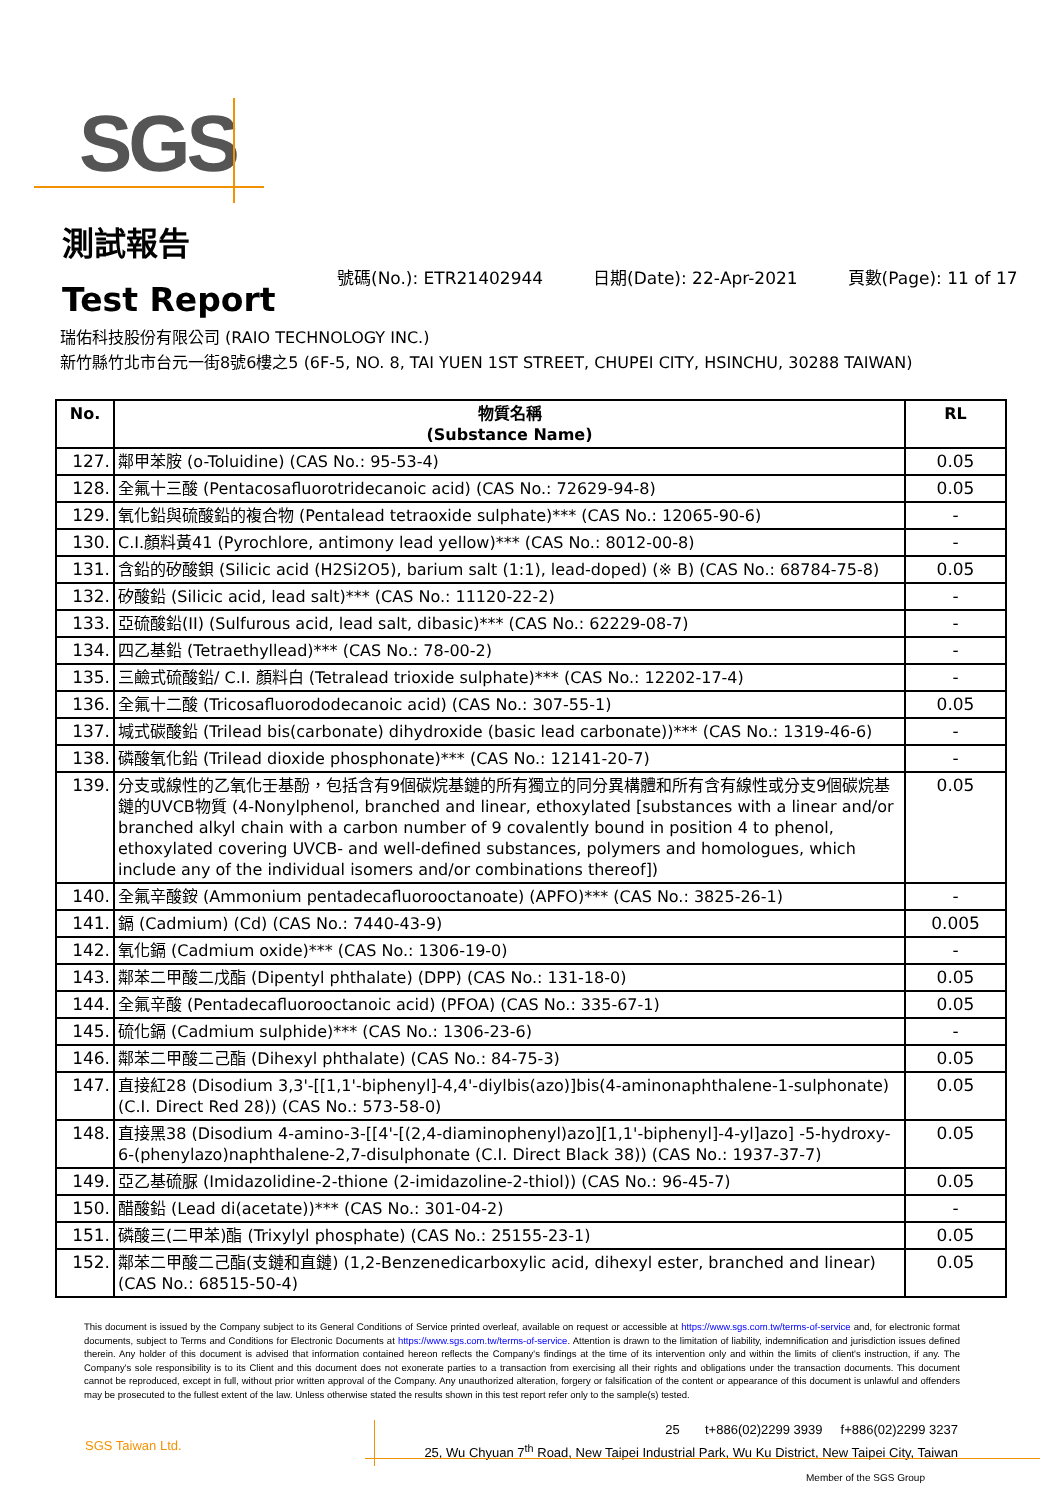SGS
測試報告
Test Report
號碼(No.): ETR21402944 日期(Date): 22-Apr-2021 頁數(Page): 11 of 17
瑞佑科技股份有限公司 (RAIO TECHNOLOGY INC.)
新竹縣竹北市台元一街8號6樓之5 (6F-5, NO. 8, TAI YUEN 1ST STREET, CHUPEI CITY, HSINCHU, 30288 TAIWAN)
| No. | 物質名稱 (Substance Name) | RL |
| --- | --- | --- |
| 127. | 鄰甲苯胺 (o-Toluidine) (CAS No.: 95-53-4) | 0.05 |
| 128. | 全氟十三酸 (Pentacosafluorotridecanoic acid) (CAS No.: 72629-94-8) | 0.05 |
| 129. | 氧化鉛與硫酸鉛的複合物 (Pentalead tetraoxide sulphate)*** (CAS No.: 12065-90-6) | - |
| 130. | C.I.顏料黃41 (Pyrochlore, antimony lead yellow)*** (CAS No.: 8012-00-8) | - |
| 131. | 含鉛的矽酸鋇 (Silicic acid (H2Si2O5), barium salt (1:1), lead-doped) (※ B) (CAS No.: 68784-75-8) | 0.05 |
| 132. | 矽酸鉛 (Silicic acid, lead salt)*** (CAS No.: 11120-22-2) | - |
| 133. | 亞硫酸鉛(II) (Sulfurous acid, lead salt, dibasic)*** (CAS No.: 62229-08-7) | - |
| 134. | 四乙基鉛 (Tetraethyllead)*** (CAS No.: 78-00-2) | - |
| 135. | 三鹼式硫酸鉛/ C.I. 顏料白 (Tetralead trioxide sulphate)*** (CAS No.: 12202-17-4) | - |
| 136. | 全氟十二酸 (Tricosafluorododecanoic acid) (CAS No.: 307-55-1) | 0.05 |
| 137. | 堿式碳酸鉛 (Trilead bis(carbonate) dihydroxide (basic lead carbonate))*** (CAS No.: 1319-46-6) | - |
| 138. | 磷酸氧化鉛 (Trilead dioxide phosphonate)*** (CAS No.: 12141-20-7) | - |
| 139. | 分支或線性的乙氧化壬基酚，包括含有9個碳烷基鏈的所有獨立的同分異構體和所有含有線性或分支9個碳烷基鏈的UVCB物質 (4-Nonylphenol, branched and linear, ethoxylated [substances with a linear and/or branched alkyl chain with a carbon number of 9 covalently bound in position 4 to phenol, ethoxylated covering UVCB- and well-defined substances, polymers and homologues, which include any of the individual isomers and/or combinations thereof]) | 0.05 |
| 140. | 全氟辛酸銨 (Ammonium pentadecafluorooctanoate) (APFO)*** (CAS No.: 3825-26-1) | - |
| 141. | 鎘 (Cadmium) (Cd) (CAS No.: 7440-43-9) | 0.005 |
| 142. | 氧化鎘 (Cadmium oxide)*** (CAS No.: 1306-19-0) | - |
| 143. | 鄰苯二甲酸二戊酯 (Dipentyl phthalate) (DPP) (CAS No.: 131-18-0) | 0.05 |
| 144. | 全氟辛酸 (Pentadecafluorooctanoic acid) (PFOA) (CAS No.: 335-67-1) | 0.05 |
| 145. | 硫化鎘 (Cadmium sulphide)*** (CAS No.: 1306-23-6) | - |
| 146. | 鄰苯二甲酸二己酯 (Dihexyl phthalate) (CAS No.: 84-75-3) | 0.05 |
| 147. | 直接紅28 (Disodium 3,3'-[[1,1'-biphenyl]-4,4'-diylbis(azo)]bis(4-aminonaphthalene-1-sulphonate) (C.I. Direct Red 28)) (CAS No.: 573-58-0) | 0.05 |
| 148. | 直接黑38 (Disodium 4-amino-3-[[4'-[(2,4-diaminophenyl)azo][1,1'-biphenyl]-4-yl]azo] -5-hydroxy-6-(phenylazo)naphthalene-2,7-disulphonate (C.I. Direct Black 38)) (CAS No.: 1937-37-7) | 0.05 |
| 149. | 亞乙基硫脲 (Imidazolidine-2-thione (2-imidazoline-2-thiol)) (CAS No.: 96-45-7) | 0.05 |
| 150. | 醋酸鉛 (Lead di(acetate))*** (CAS No.: 301-04-2) | - |
| 151. | 磷酸三(二甲苯)酯 (Trixylyl phosphate) (CAS No.: 25155-23-1) | 0.05 |
| 152. | 鄰苯二甲酸二己酯(支鏈和直鏈) (1,2-Benzenedicarboxylic acid, dihexyl ester, branched and linear) (CAS No.: 68515-50-4) | 0.05 |
This document is issued by the Company subject to its General Conditions of Service printed overleaf, available on request or accessible at https://www.sgs.com.tw/terms-of-service and, for electronic format documents, subject to Terms and Conditions for Electronic Documents at https://www.sgs.com.tw/terms-of-service. Attention is drawn to the limitation of liability, indemnification and jurisdiction issues defined therein. Any holder of this document is advised that information contained hereon reflects the Company's findings at the time of its intervention only and within the limits of client's instruction, if any. The Company's sole responsibility is to its Client and this document does not exonerate parties to a transaction from exercising all their rights and obligations under the transaction documents. This document cannot be reproduced, except in full, without prior written approval of the Company. Any unauthorized alteration, forgery or falsification of the content or appearance of this document is unlawful and offenders may be prosecuted to the fullest extent of the law. Unless otherwise stated the results shown in this test report refer only to the sample(s) tested.
SGS Taiwan Ltd.
25 t+886(02)2299 3939 f+886(02)2299 3237
25, Wu Chyuan 7<sup>th</sup> Road, New Taipei Industrial Park, Wu Ku District, New Taipei City, Taiwan
Member of the SGS Group